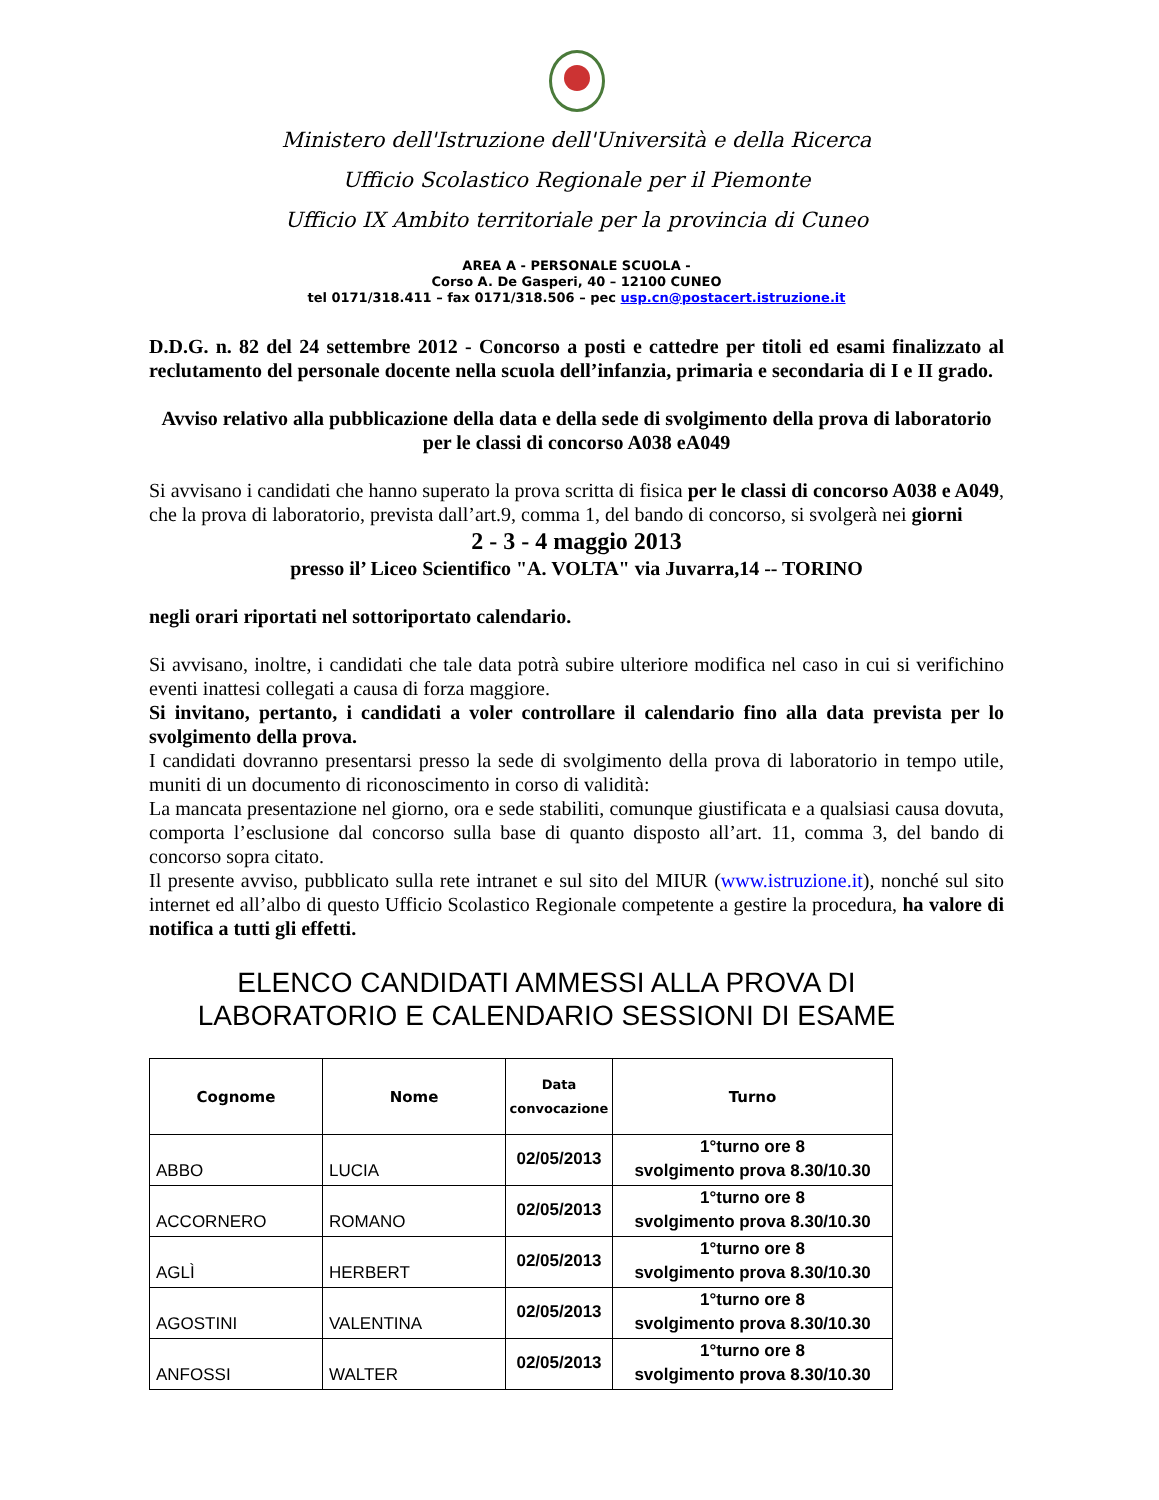Ministero dell'Istruzione dell'Università e della Ricerca
Ufficio Scolastico Regionale per il Piemonte
Ufficio IX Ambito territoriale per la provincia di Cuneo
AREA A - PERSONALE SCUOLA -
Corso A. De Gasperi, 40 – 12100 CUNEO
tel 0171/318.411 – fax 0171/318.506 – pec usp.cn@postacert.istruzione.it
D.D.G. n. 82 del 24 settembre 2012 - Concorso a posti e cattedre per titoli ed esami finalizzato al reclutamento del personale docente nella scuola dell’infanzia, primaria e secondaria di I e II grado.
Avviso relativo alla pubblicazione della data e della sede di svolgimento della prova di laboratorio per le classi di concorso A038 eA049
Si avvisano i candidati che hanno superato la prova scritta di fisica per le classi di concorso A038 e A049, che la prova di laboratorio, prevista dall’art.9, comma 1, del bando di concorso, si svolgerà nei giorni
2 - 3 - 4 maggio 2013
presso il’ Liceo Scientifico "A. VOLTA" via Juvarra,14 -- TORINO
negli orari riportati nel sottoriportato calendario.
Si avvisano, inoltre, i candidati che tale data potrà subire ulteriore modifica nel caso in cui si verifichino eventi inattesi collegati a causa di forza maggiore.
Si invitano, pertanto, i candidati a voler controllare il calendario fino alla data prevista per lo svolgimento della prova.
I candidati dovranno presentarsi presso la sede di svolgimento della prova di laboratorio in tempo utile, muniti di un documento di riconoscimento in corso di validità:
La mancata presentazione nel giorno, ora e sede stabiliti, comunque giustificata e a qualsiasi causa dovuta, comporta l’esclusione dal concorso sulla base di quanto disposto all’art. 11, comma 3, del bando di concorso sopra citato.
Il presente avviso, pubblicato sulla rete intranet e sul sito del MIUR (www.istruzione.it), nonché sul sito internet ed all’albo di questo Ufficio Scolastico Regionale competente a gestire la procedura, ha valore di notifica a tutti gli effetti.
ELENCO CANDIDATI AMMESSI ALLA PROVA DI LABORATORIO E CALENDARIO SESSIONI DI ESAME
| Cognome | Nome | Data convocazione | Turno |
| --- | --- | --- | --- |
| ABBO | LUCIA | 02/05/2013 | 1°turno ore 8 svolgimento prova 8.30/10.30 |
| ACCORNERO | ROMANO | 02/05/2013 | 1°turno ore 8 svolgimento prova 8.30/10.30 |
| AGLÌ | HERBERT | 02/05/2013 | 1°turno ore 8 svolgimento prova 8.30/10.30 |
| AGOSTINI | VALENTINA | 02/05/2013 | 1°turno ore 8 svolgimento prova 8.30/10.30 |
| ANFOSSI | WALTER | 02/05/2013 | 1°turno ore 8 svolgimento prova 8.30/10.30 |